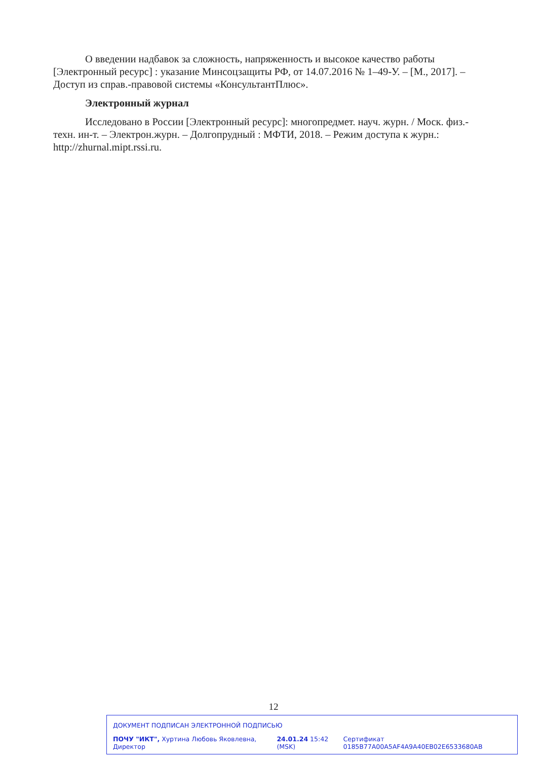О введении надбавок за сложность, напряженность и высокое качество работы [Электронный ресурс] : указание Минсоцзащиты РФ, от 14.07.2016 № 1–49-У. – [М., 2017]. – Доступ из справ.-правовой системы «КонсультантПлюс».
Электронный журнал
Исследовано в России [Электронный ресурс]: многопредмет. науч. журн. / Моск. физ.-техн. ин-т. – Электрон.журн. – Долгопрудный : МФТИ, 2018. – Режим доступа к журн.: http://zhurnal.mipt.rssi.ru.
12
ДОКУМЕНТ ПОДПИСАН ЭЛЕКТРОННОЙ ПОДПИСЬЮ
ПОЧУ "ИКТ", Хуртина Любовь Яковлевна, Директор 24.01.24 15:42 (MSK) Сертификат 0185B77A00A5AF4A9A40EB02E6533680AB